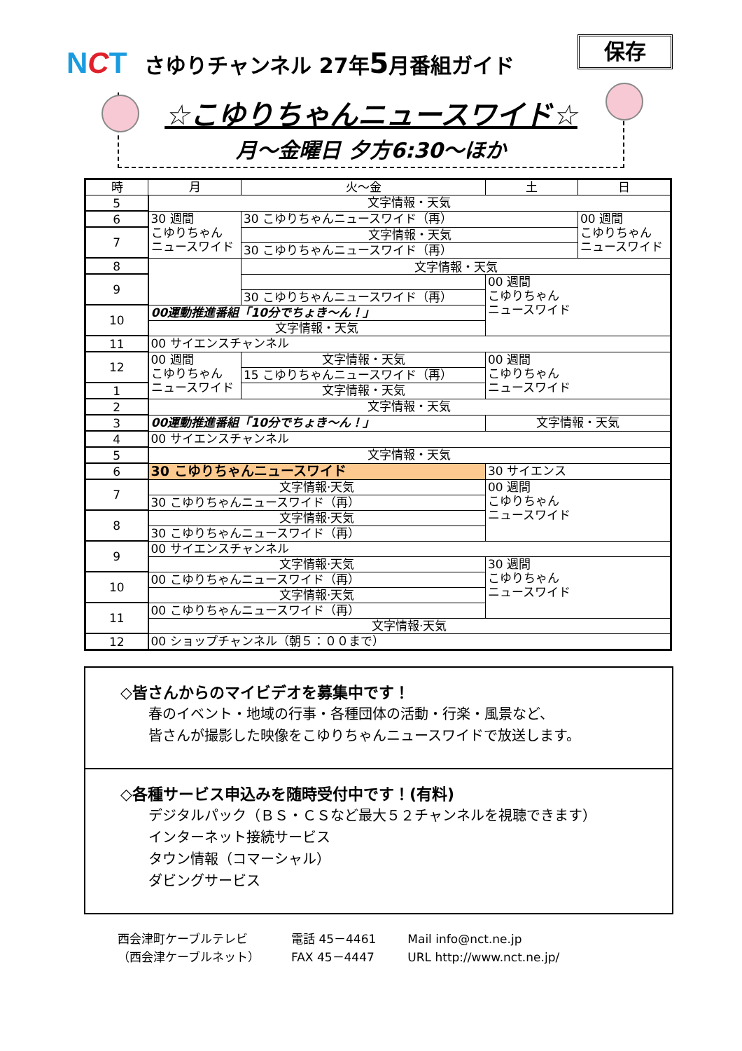保存
NCT
さゆりチャンネル 27年5月番組ガイド
☆こゆりちゃんニュースワイド☆
月～金曜日 夕方6:30～ほか
| 時 | 月 | 火～金 | 土 | 日 |
| --- | --- | --- | --- | --- |
| 5 | 文字情報・天気 | | | |
| 6 | 30 週間 こゆりちゃん ニュースワイド | 30 こゆりちゃんニュースワイド（再） | | 00 週間 こゆりちゃん ニュースワイド |
| 7 | | 文字情報・天気 | | |
| | | 30 こゆりちゃんニュースワイド（再） | | |
| 8 | | 文字情報・天気 | | |
| 9 | | | 00 週間 こゆりちゃん ニュースワイド | |
| | | 30 こゆりちゃんニュースワイド（再） | | |
| 10 | 00運動推進番組「10分でちょき～ん！」 | | | |
| | 文字情報・天気 | | | |
| 11 | 00 サイエンスチャンネル | | | |
| 12 | 00 週間 こゆりちゃん ニュースワイド | 文字情報・天気 | 00 週間 こゆりちゃん ニュースワイド | |
| | | 15 こゆりちゃんニュースワイド（再） | | |
| 1 | | 文字情報・天気 | | |
| 2 | 文字情報・天気 | | | |
| 3 | 00運動推進番組「10分でちょき～ん！」 | | 文字情報・天気 | |
| 4 | 00 サイエンスチャンネル | | | |
| 5 | 文字情報・天気 | | | |
| 6 | | | | |
| | 30 こゆりちゃんニュースワイド | | 30 サイエンス | |
| 7 | 文字情報·天気 | | 00 週間 こゆりちゃん ニュースワイド | |
| | 30 こゆりちゃんニュースワイド（再） | | | |
| 8 | 文字情報·天気 | | | |
| | 30 こゆりちゃんニュースワイド（再） | | | |
| 9 | 00 サイエンスチャンネル | | | |
| | 文字情報·天気 | | 30 週間 こゆりちゃん ニュースワイド | |
| 10 | 00 こゆりちゃんニュースワイド（再） | | | |
| | 文字情報·天気 | | | |
| 11 | 00 こゆりちゃんニュースワイド（再） | | | |
| | 文字情報·天気 | | | |
| 12 | 00 ショップチャンネル（朝５：００まで） | | | |
◇皆さんからのマイビデオを募集中です！
春のイベント・地域の行事・各種団体の活動・行楽・風景など、
皆さんが撮影した映像をこゆりちゃんニュースワイドで放送します。
◇各種サービス申込みを随時受付中です！(有料)
デジタルパック（ＢＳ・ＣＳなど最大５２チャンネルを視聴できます）
インターネット接続サービス
タウン情報（コマーシャル）
ダビングサービス
西会津町ケーブルテレビ
（西会津ケーブルネット）
電話 45－4461
FAX 45－4447
Mail info@nct.ne.jp
URL http://www.nct.ne.jp/